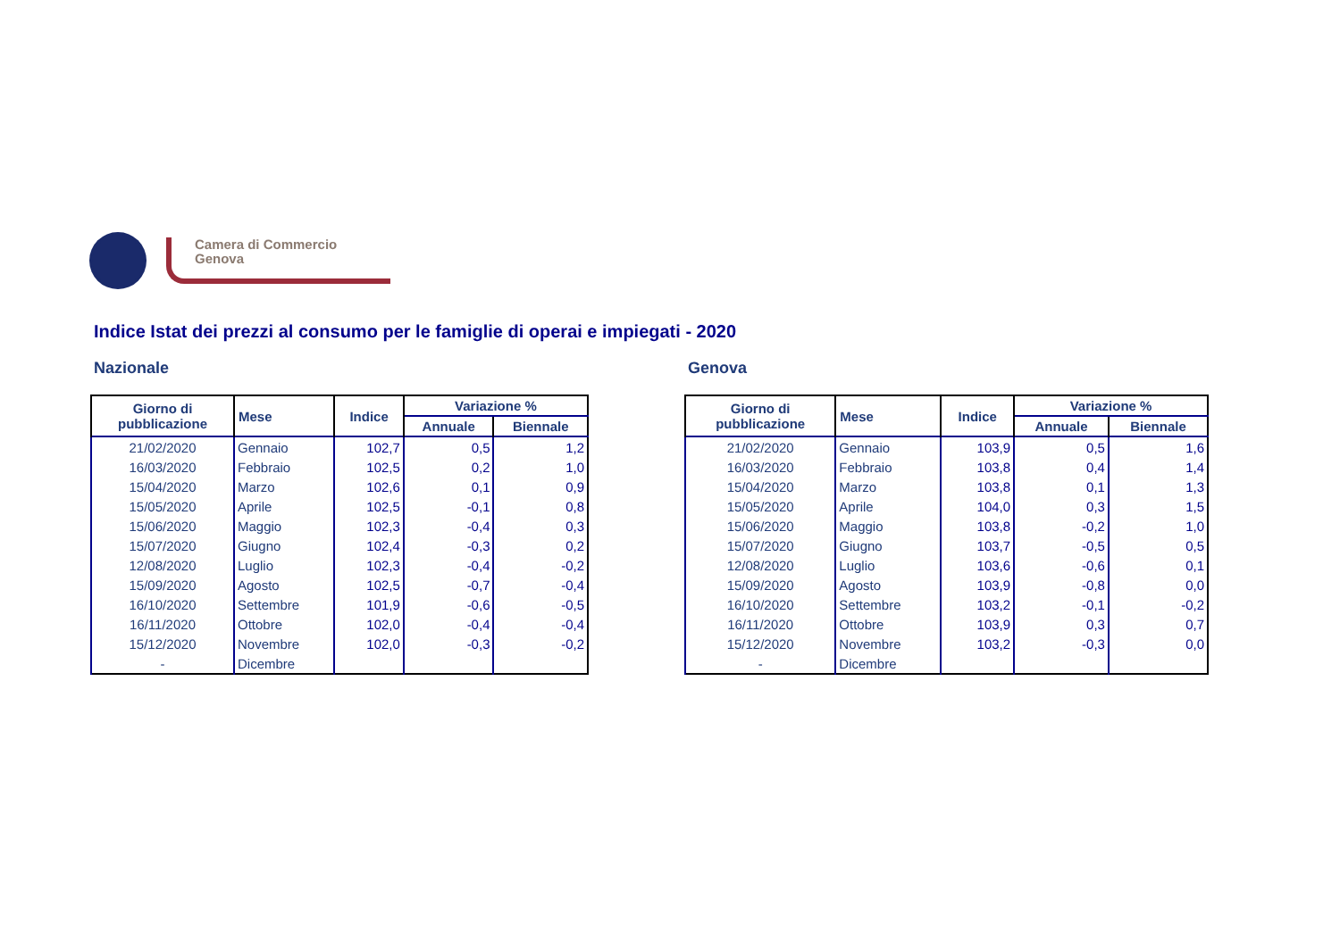Camera di Commercio
Genova
Indice Istat dei prezzi al consumo per le famiglie di operai e impiegati - 2020
Nazionale
| Giorno di pubblicazione | Mese | Indice | Variazione % | |
| --- | --- | --- | --- | --- |
| | | | Annuale | Biennale |
| 21/02/2020 | Gennaio | 102,7 | 0,5 | 1,2 |
| 16/03/2020 | Febbraio | 102,5 | 0,2 | 1,0 |
| 15/04/2020 | Marzo | 102,6 | 0,1 | 0,9 |
| 15/05/2020 | Aprile | 102,5 | -0,1 | 0,8 |
| 15/06/2020 | Maggio | 102,3 | -0,4 | 0,3 |
| 15/07/2020 | Giugno | 102,4 | -0,3 | 0,2 |
| 12/08/2020 | Luglio | 102,3 | -0,4 | -0,2 |
| 15/09/2020 | Agosto | 102,5 | -0,7 | -0,4 |
| 16/10/2020 | Settembre | 101,9 | -0,6 | -0,5 |
| 16/11/2020 | Ottobre | 102,0 | -0,4 | -0,4 |
| 15/12/2020 | Novembre | 102,0 | -0,3 | -0,2 |
| - | Dicembre | | | |
Genova
| Giorno di pubblicazione | Mese | Indice | Variazione % | |
| --- | --- | --- | --- | --- |
| | | | Annuale | Biennale |
| 21/02/2020 | Gennaio | 103,9 | 0,5 | 1,6 |
| 16/03/2020 | Febbraio | 103,8 | 0,4 | 1,4 |
| 15/04/2020 | Marzo | 103,8 | 0,1 | 1,3 |
| 15/05/2020 | Aprile | 104,0 | 0,3 | 1,5 |
| 15/06/2020 | Maggio | 103,8 | -0,2 | 1,0 |
| 15/07/2020 | Giugno | 103,7 | -0,5 | 0,5 |
| 12/08/2020 | Luglio | 103,6 | -0,6 | 0,1 |
| 15/09/2020 | Agosto | 103,9 | -0,8 | 0,0 |
| 16/10/2020 | Settembre | 103,2 | -0,1 | -0,2 |
| 16/11/2020 | Ottobre | 103,9 | 0,3 | 0,7 |
| 15/12/2020 | Novembre | 103,2 | -0,3 | 0,0 |
| - | Dicembre | | | |